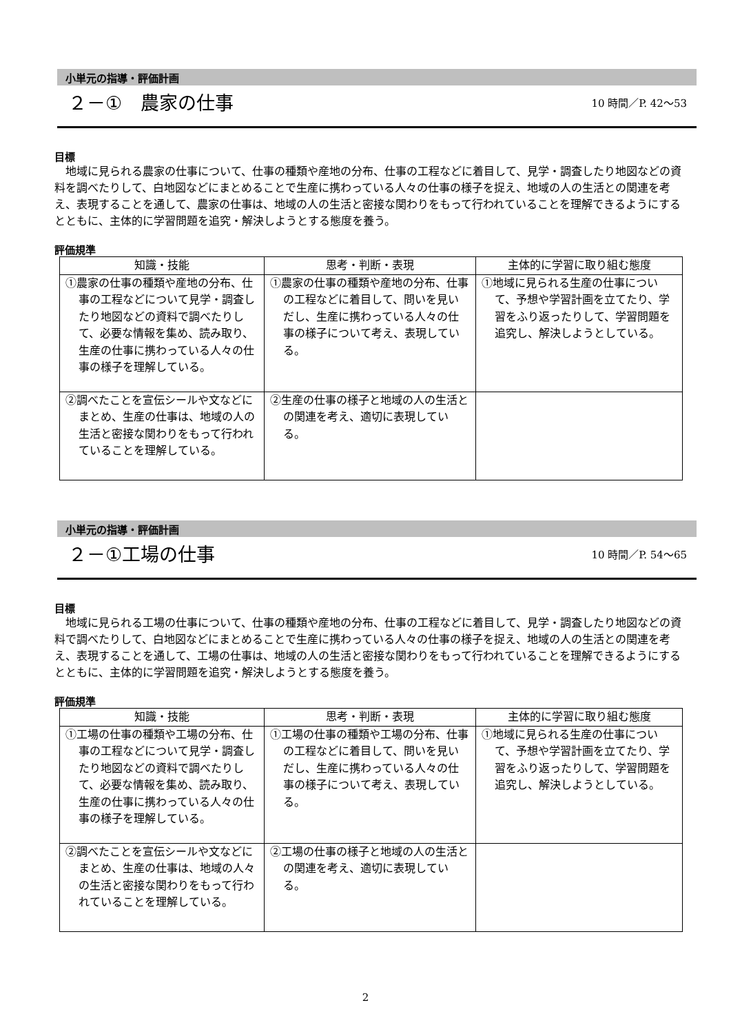小単元の指導・評価計画
２－①　農家の仕事
10 時間／P. 42～53
目標
地域に見られる農家の仕事について、仕事の種類や産地の分布、仕事の工程などに着目して、見学・調査したり地図などの資料を調べたりして、白地図などにまとめることで生産に携わっている人々の仕事の様子を捉え、地域の人の生活との関連を考え、表現することを通して、農家の仕事は、地域の人の生活と密接な関わりをもって行われていることを理解できるようにするとともに、主体的に学習問題を追究・解決しようとする態度を養う。
評価規準
| 知識・技能 | 思考・判断・表現 | 主体的に学習に取り組む態度 |
| --- | --- | --- |
| ①農家の仕事の種類や産地の分布、仕事の工程などについて見学・調査したり地図などの資料で調べたりして、必要な情報を集め、読み取り、生産の仕事に携わっている人々の仕事の様子を理解している。 | ①農家の仕事の種類や産地の分布、仕事の工程などに着目して、問いを見いだし、生産に携わっている人々の仕事の様子について考え、表現している。 | ①地域に見られる生産の仕事について、予想や学習計画を立てたり、学習をふり返ったりして、学習問題を追究し、解決しようとしている。 |
| ②調べたことを宣伝シールや文などにまとめ、生産の仕事は、地域の人の生活と密接な関わりをもって行われていることを理解している。 | ②生産の仕事の様子と地域の人の生活との関連を考え、適切に表現している。 | |
小単元の指導・評価計画
２－①工場の仕事
10 時間／P. 54～65
目標
地域に見られる工場の仕事について、仕事の種類や産地の分布、仕事の工程などに着目して、見学・調査したり地図などの資料で調べたりして、白地図などにまとめることで生産に携わっている人々の仕事の様子を捉え、地域の人の生活との関連を考え、表現することを通して、工場の仕事は、地域の人の生活と密接な関わりをもって行われていることを理解できるようにするとともに、主体的に学習問題を追究・解決しようとする態度を養う。
評価規準
| 知識・技能 | 思考・判断・表現 | 主体的に学習に取り組む態度 |
| --- | --- | --- |
| ①工場の仕事の種類や工場の分布、仕事の工程などについて見学・調査したり地図などの資料で調べたりして、必要な情報を集め、読み取り、生産の仕事に携わっている人々の仕事の様子を理解している。 | ①工場の仕事の種類や工場の分布、仕事の工程などに着目して、問いを見いだし、生産に携わっている人々の仕事の様子について考え、表現している。 | ①地域に見られる生産の仕事について、予想や学習計画を立てたり、学習をふり返ったりして、学習問題を追究し、解決しようとしている。 |
| ②調べたことを宣伝シールや文などにまとめ、生産の仕事は、地域の人々の生活と密接な関わりをもって行われていることを理解している。 | ②工場の仕事の様子と地域の人の生活との関連を考え、適切に表現している。 | |
2